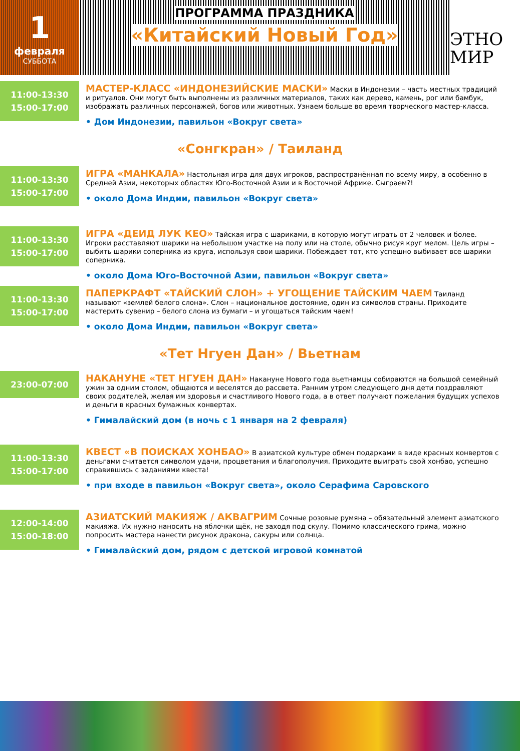1
февраля
СУББОТА
ПРОГРАММА ПРАЗДНИКА
«Китайский Новый Год»
ЭТНО
МИР
11:00-13:30
15:00-17:00
МАСТЕР-КЛАСС «ИНДОНЕЗИЙСКИЕ МАСКИ» Маски в Индонезии – часть местных традиций и ритуалов. Они могут быть выполнены из различных материалов, таких как дерево, камень, рог или бамбук, изображать различных персонажей, богов или животных. Узнаем больше во время творческого мастер-класса.
• Дом Индонезии, павильон «Вокруг света»
«Сонгкран» / Таиланд
11:00-13:30
15:00-17:00
ИГРА «МАНКАЛА» Настольная игра для двух игроков, распространённая по всему миру, а особенно в Средней Азии, некоторых областях Юго-Восточной Азии и в Восточной Африке. Сыграем?!
• около Дома Индии, павильон «Вокруг света»
11:00-13:30
15:00-17:00
ИГРА «ДЕИД ЛУК КЕО» Тайская игра с шариками, в которую могут играть от 2 человек и более. Игроки расставляют шарики на небольшом участке на полу или на столе, обычно рисуя круг мелом. Цель игры – выбить шарики соперника из круга, используя свои шарики. Побеждает тот, кто успешно выбивает все шарики соперника.
• около Дома Юго-Восточной Азии, павильон «Вокруг света»
11:00-13:30
15:00-17:00
ПАПЕРКРАФТ «ТАЙСКИЙ СЛОН» + УГОЩЕНИЕ ТАЙСКИМ ЧАЕМ Таиланд называют «землей белого слона». Слон – национальное достояние, один из символов страны. Приходите мастерить сувенир – белого слона из бумаги – и угощаться тайским чаем!
• около Дома Индии, павильон «Вокруг света»
«Тет Нгуен Дан» / Вьетнам
23:00-07:00
НАКАНУНЕ «ТЕТ НГУЕН ДАН» Накануне Нового года вьетнамцы собираются на большой семейный ужин за одним столом, общаются и веселятся до рассвета. Ранним утром следующего дня дети поздравляют своих родителей, желая им здоровья и счастливого Нового года, а в ответ получают пожелания будущих успехов и деньги в красных бумажных конвертах.
• Гималайский дом (в ночь с 1 января на 2 февраля)
11:00-13:30
15:00-17:00
КВЕСТ «В ПОИСКАХ ХОНБАО» В азиатской культуре обмен подарками в виде красных конвертов с деньгами считается символом удачи, процветания и благополучия. Приходите выиграть свой хонбао, успешно справившись с заданиями квеста!
• при входе в павильон «Вокруг света», около Серафима Саровского
12:00-14:00
15:00-18:00
АЗИАТСКИЙ МАКИЯЖ / АКВАГРИМ Сочные розовые румяна – обязательный элемент азиатского макияжа. Их нужно наносить на яблочки щёк, не заходя под скулу. Помимо классического грима, можно попросить мастера нанести рисунок дракона, сакуры или солнца.
• Гималайский дом, рядом с детской игровой комнатой